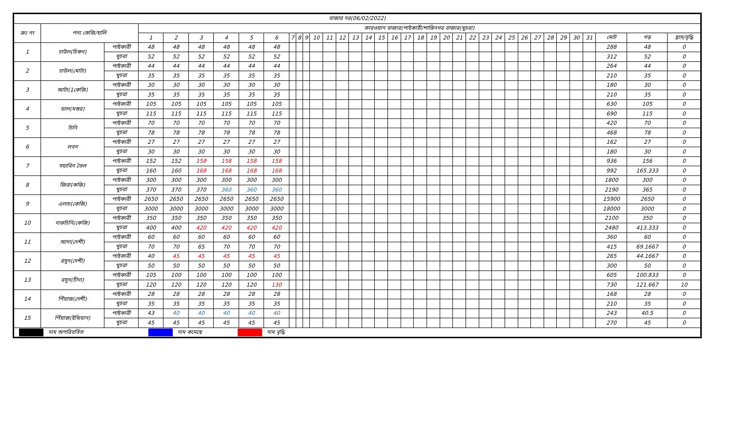| বাজার দর(06/02/2022) | | | | | | | | | | | | | | | | | | | | | | | | | | | | | | | | | | | | |
| --- | --- | --- | --- | --- | --- | --- | --- | --- | --- | --- | --- | --- | --- | --- | --- | --- | --- | --- | --- | --- | --- | --- | --- | --- | --- | --- | --- | --- | --- | --- | --- | --- | --- | --- | --- | --- |
| ক্রঃ নং | পন্য কেজি/হালি | | কারওয়ান বাজার(পাইকারী/শান্তিনগর বাজার(খুচরা) | | | | | | | | | | | | | | | | | | | | | | | | | | | | | | | | | |
| | | | 1 | 2 | 3 | 4 | 5 | 6 | 7 | 8 | 9 | 10 | 11 | 12 | 13 | 14 | 15 | 16 | 17 | 18 | 19 | 20 | 21 | 22 | 23 | 24 | 25 | 26 | 27 | 28 | 29 | 30 | 31 | মোট | গড় | হ্রাস/বৃদ্ধি |
| 1 | চাউল(চিকন) | পাইকারী | 48 | 48 | 48 | 48 | 48 | 48 | | | | | | | | | | | | | | | | | | | | | | | | | | 288 | 48 | 0 |
| | | খুচরা | 52 | 52 | 52 | 52 | 52 | 52 | | | | | | | | | | | | | | | | | | | | | | | | | | 312 | 52 | 0 |
| 2 | চাউল(মোটা) | পাইকারী | 44 | 44 | 44 | 44 | 44 | 44 | | | | | | | | | | | | | | | | | | | | | | | | | | 264 | 44 | 0 |
| | | খুচরা | 35 | 35 | 35 | 35 | 35 | 35 | | | | | | | | | | | | | | | | | | | | | | | | | | 210 | 35 | 0 |
| 3 | আটা(1কেজি) | পাইকারী | 30 | 30 | 30 | 30 | 30 | 30 | | | | | | | | | | | | | | | | | | | | | | | | | | 180 | 30 | 0 |
| | | খুচরা | 35 | 35 | 35 | 35 | 35 | 35 | | | | | | | | | | | | | | | | | | | | | | | | | | 210 | 35 | 0 |
| 4 | ডাল(মশুর) | পাইকারী | 105 | 105 | 105 | 105 | 105 | 105 | | | | | | | | | | | | | | | | | | | | | | | | | | 630 | 105 | 0 |
| | | খুচরা | 115 | 115 | 115 | 115 | 115 | 115 | | | | | | | | | | | | | | | | | | | | | | | | | | 690 | 115 | 0 |
| 5 | চিনি | পাইকারী | 70 | 70 | 70 | 70 | 70 | 70 | | | | | | | | | | | | | | | | | | | | | | | | | | 420 | 70 | 0 |
| | | খুচরা | 78 | 78 | 78 | 78 | 78 | 78 | | | | | | | | | | | | | | | | | | | | | | | | | | 468 | 78 | 0 |
| 6 | লবন | পাইকারী | 27 | 27 | 27 | 27 | 27 | 27 | | | | | | | | | | | | | | | | | | | | | | | | | | 162 | 27 | 0 |
| | | খুচরা | 30 | 30 | 30 | 30 | 30 | 30 | | | | | | | | | | | | | | | | | | | | | | | | | | 180 | 30 | 0 |
| 7 | সয়াবিন তৈল | পাইকারী | 152 | 152 | 158 | 158 | 158 | 158 | | | | | | | | | | | | | | | | | | | | | | | | | | 936 | 156 | 0 |
| | | খুচরা | 160 | 160 | 168 | 168 | 168 | 168 | | | | | | | | | | | | | | | | | | | | | | | | | | 992 | 165.333 | 0 |
| 8 | জিরা(কজি) | পাইকারী | 300 | 300 | 300 | 300 | 300 | 300 | | | | | | | | | | | | | | | | | | | | | | | | | | 1800 | 300 | 0 |
| | | খুচরা | 370 | 370 | 370 | 360 | 360 | 360 | | | | | | | | | | | | | | | | | | | | | | | | | | 2190 | 365 | 0 |
| 9 | এলাচ(কেজি) | পাইকারী | 2650 | 2650 | 2650 | 2650 | 2650 | 2650 | | | | | | | | | | | | | | | | | | | | | | | | | | 15900 | 2650 | 0 |
| | | খুচরা | 3000 | 3000 | 3000 | 3000 | 3000 | 3000 | | | | | | | | | | | | | | | | | | | | | | | | | | 18000 | 3000 | 0 |
| 10 | দারুচিনি(কেজি) | পাইকারী | 350 | 350 | 350 | 350 | 350 | 350 | | | | | | | | | | | | | | | | | | | | | | | | | | 2100 | 350 | 0 |
| | | খুচরা | 400 | 400 | 420 | 420 | 420 | 420 | | | | | | | | | | | | | | | | | | | | | | | | | | 2480 | 413.333 | 0 |
| 11 | আদা(দেশী) | পাইকারী | 60 | 60 | 60 | 60 | 60 | 60 | | | | | | | | | | | | | | | | | | | | | | | | | | 360 | 60 | 0 |
| | | খুচরা | 70 | 70 | 65 | 70 | 70 | 70 | | | | | | | | | | | | | | | | | | | | | | | | | | 415 | 69.1667 | 0 |
| 12 | রসুন(দেশী) | পাইকারী | 40 | 45 | 45 | 45 | 45 | 45 | | | | | | | | | | | | | | | | | | | | | | | | | | 265 | 44.1667 | 0 |
| | | খুচরা | 50 | 50 | 50 | 50 | 50 | 50 | | | | | | | | | | | | | | | | | | | | | | | | | | 300 | 50 | 0 |
| 13 | রসুন(চীনা) | পাইকারী | 105 | 100 | 100 | 100 | 100 | 100 | | | | | | | | | | | | | | | | | | | | | | | | | | 605 | 100.833 | 0 |
| | | খুচরা | 120 | 120 | 120 | 120 | 120 | 130 | | | | | | | | | | | | | | | | | | | | | | | | | | 730 | 121.667 | 10 |
| 14 | পিঁয়াজ(দেশী) | পাইকারী | 28 | 28 | 28 | 28 | 28 | 28 | | | | | | | | | | | | | | | | | | | | | | | | | | 168 | 28 | 0 |
| | | খুচরা | 35 | 35 | 35 | 35 | 35 | 35 | | | | | | | | | | | | | | | | | | | | | | | | | | 210 | 35 | 0 |
| 15 | পিঁয়াজ(ইন্ডিয়ান) | পাইকারী | 43 | 40 | 40 | 40 | 40 | 40 | | | | | | | | | | | | | | | | | | | | | | | | | | 243 | 40.5 | 0 |
| | | খুচরা | 45 | 45 | 45 | 45 | 45 | 45 | | | | | | | | | | | | | | | | | | | | | | | | | | 270 | 45 | 0 |
| দাম অপরিবর্তিত দাম কমেছে দাম বৃদ্ধি | | | | | | | | | | | | | | | | | | | | | | | | | | | | | | | | | | | | |